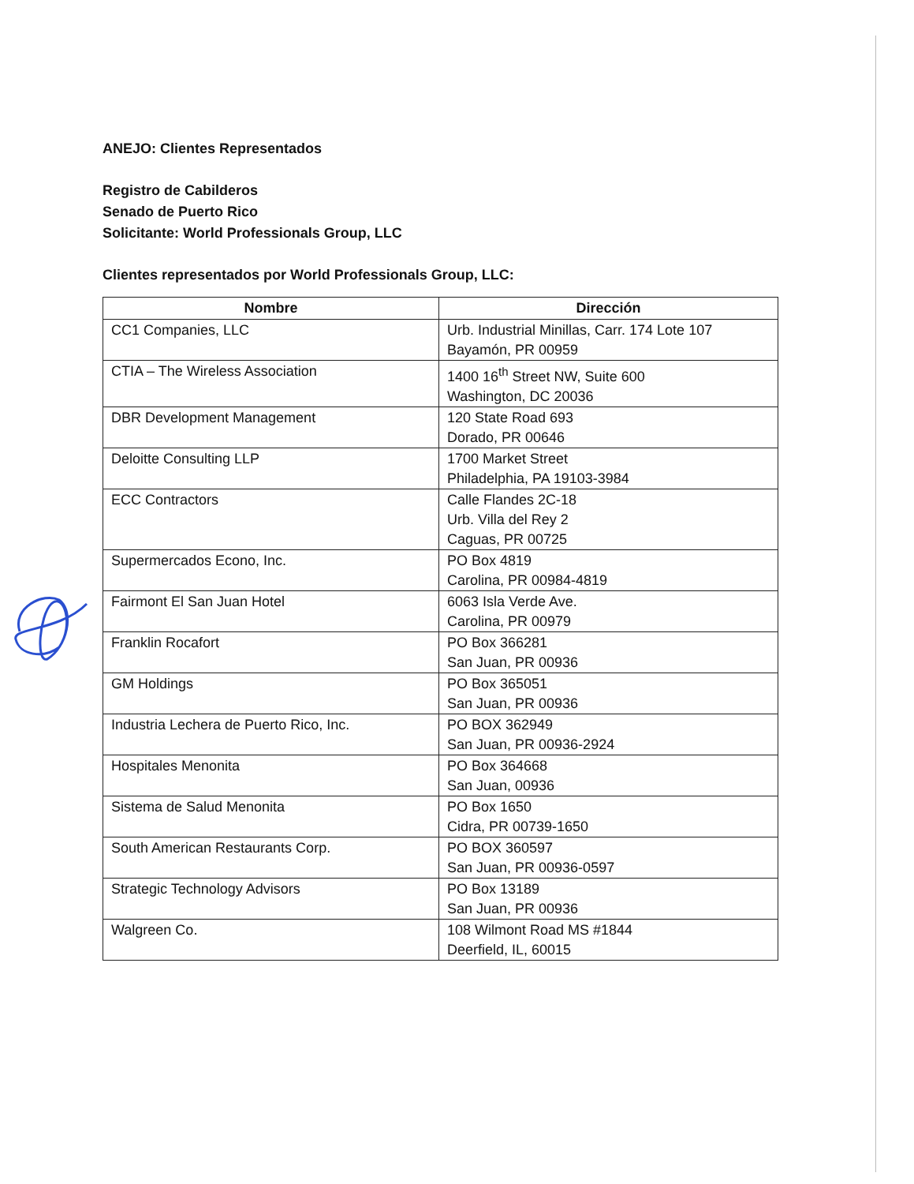ANEJO: Clientes Representados
Registro de Cabilderos
Senado de Puerto Rico
Solicitante: World Professionals Group, LLC
Clientes representados por World Professionals Group, LLC:
| Nombre | Dirección |
| --- | --- |
| CC1 Companies, LLC | Urb. Industrial Minillas, Carr. 174 Lote 107 Bayamón, PR 00959 |
| CTIA – The Wireless Association | 1400 16<sup>th</sup> Street NW, Suite 600 Washington, DC 20036 |
| DBR Development Management | 120 State Road 693 Dorado, PR 00646 |
| Deloitte Consulting LLP | 1700 Market Street Philadelphia, PA 19103-3984 |
| ECC Contractors | Calle Flandes 2C-18 Urb. Villa del Rey 2 Caguas, PR 00725 |
| Supermercados Econo, Inc. | PO Box 4819 Carolina, PR 00984-4819 |
| Fairmont El San Juan Hotel | 6063 Isla Verde Ave. Carolina, PR 00979 |
| Franklin Rocafort | PO Box 366281 San Juan, PR 00936 |
| GM Holdings | PO Box 365051 San Juan, PR 00936 |
| Industria Lechera de Puerto Rico, Inc. | PO BOX 362949 San Juan, PR 00936-2924 |
| Hospitales Menonita | PO Box 364668 San Juan, 00936 |
| Sistema de Salud Menonita | PO Box 1650 Cidra, PR 00739-1650 |
| South American Restaurants Corp. | PO BOX 360597 San Juan, PR 00936-0597 |
| Strategic Technology Advisors | PO Box 13189 San Juan, PR 00936 |
| Walgreen Co. | 108 Wilmont Road MS #1844 Deerfield, IL, 60015 |